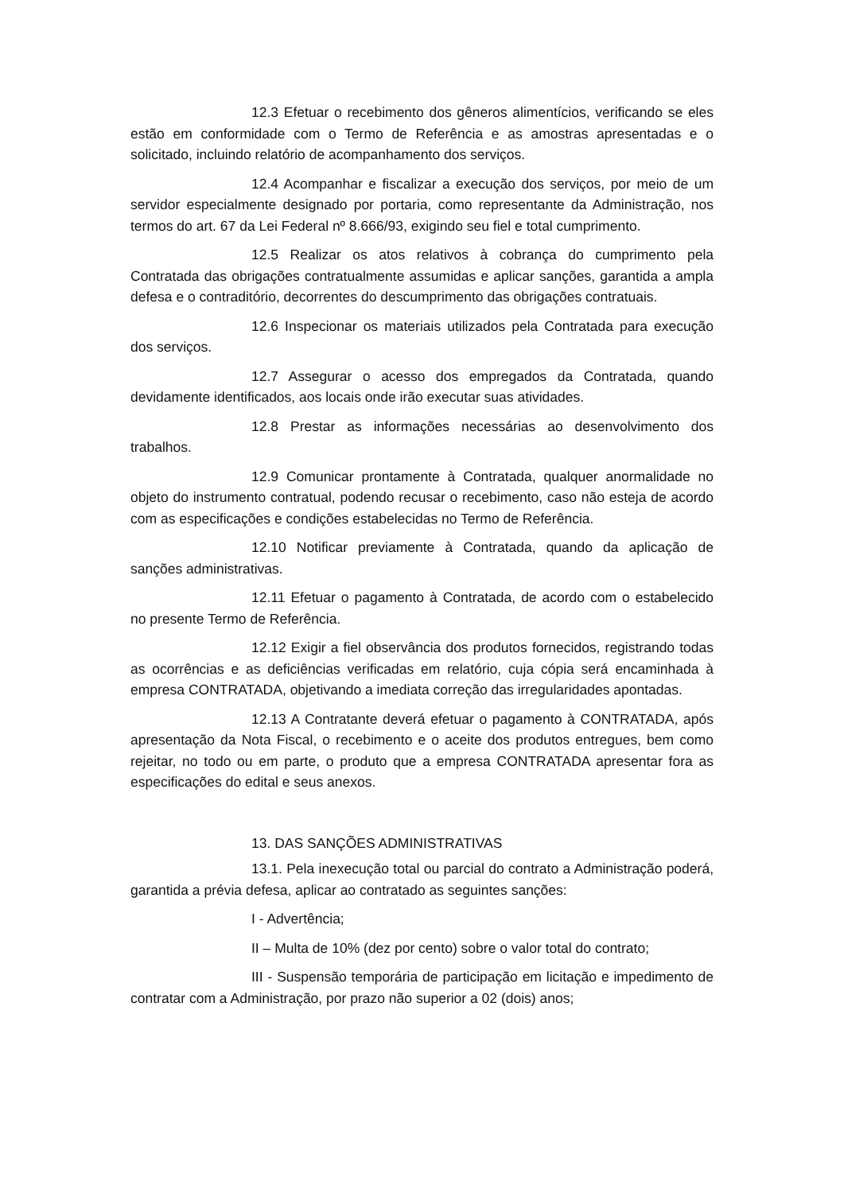12.3 Efetuar o recebimento dos gêneros alimentícios, verificando se eles estão em conformidade com o Termo de Referência e as amostras apresentadas e o solicitado, incluindo relatório de acompanhamento dos serviços.
12.4 Acompanhar e fiscalizar a execução dos serviços, por meio de um servidor especialmente designado por portaria, como representante da Administração, nos termos do art. 67 da Lei Federal nº 8.666/93, exigindo seu fiel e total cumprimento.
12.5 Realizar os atos relativos à cobrança do cumprimento pela Contratada das obrigações contratualmente assumidas e aplicar sanções, garantida a ampla defesa e o contraditório, decorrentes do descumprimento das obrigações contratuais.
12.6 Inspecionar os materiais utilizados pela Contratada para execução dos serviços.
12.7 Assegurar o acesso dos empregados da Contratada, quando devidamente identificados, aos locais onde irão executar suas atividades.
12.8 Prestar as informações necessárias ao desenvolvimento dos trabalhos.
12.9 Comunicar prontamente à Contratada, qualquer anormalidade no objeto do instrumento contratual, podendo recusar o recebimento, caso não esteja de acordo com as especificações e condições estabelecidas no Termo de Referência.
12.10 Notificar previamente à Contratada, quando da aplicação de sanções administrativas.
12.11 Efetuar o pagamento à Contratada, de acordo com o estabelecido no presente Termo de Referência.
12.12 Exigir a fiel observância dos produtos fornecidos, registrando todas as ocorrências e as deficiências verificadas em relatório, cuja cópia será encaminhada à empresa CONTRATADA, objetivando a imediata correção das irregularidades apontadas.
12.13 A Contratante deverá efetuar o pagamento à CONTRATADA, após apresentação da Nota Fiscal, o recebimento e o aceite dos produtos entregues, bem como rejeitar, no todo ou em parte, o produto que a empresa CONTRATADA apresentar fora as especificações do edital e seus anexos.
13. DAS SANÇÕES ADMINISTRATIVAS
13.1. Pela inexecução total ou parcial do contrato a Administração poderá, garantida a prévia defesa, aplicar ao contratado as seguintes sanções:
I - Advertência;
II – Multa de 10% (dez por cento) sobre o valor total do contrato;
III - Suspensão temporária de participação em licitação e impedimento de contratar com a Administração, por prazo não superior a 02 (dois) anos;